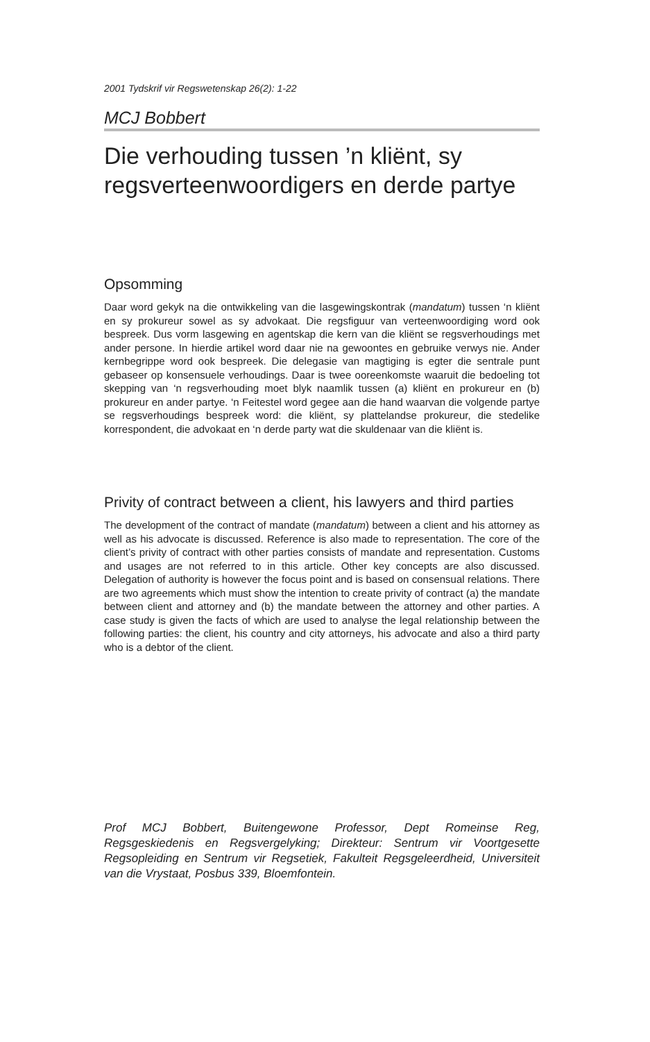2001 Tydskrif vir Regswetenskap 26(2): 1-22
MCJ Bobbert
Die verhouding tussen ’n kliënt, sy regsverteenwoordigers en derde partye
Opsomming
Daar word gekyk na die ontwikkeling van die lasgewingskontrak (mandatum) tussen ‘n kliënt en sy prokureur sowel as sy advokaat. Die regsfiguur van verteenwoordiging word ook bespreek. Dus vorm lasgewing en agentskap die kern van die kliënt se regsverhoudings met ander persone. In hierdie artikel word daar nie na gewoontes en gebruike verwys nie. Ander kernbegrippe word ook bespreek. Die delegasie van magtiging is egter die sentrale punt gebaseer op konsensuele verhoudings. Daar is twee ooreenkomste waaruit die bedoeling tot skepping van ‘n regsverhouding moet blyk naamlik tussen (a) kliënt en prokureur en (b) prokureur en ander partye. ‘n Feitestel word gegee aan die hand waarvan die volgende partye se regsverhoudings bespreek word: die kliënt, sy plattelandse prokureur, die stedelike korrespondent, die advokaat en ‘n derde party wat die skuldenaar van die kliënt is.
Privity of contract between a client, his lawyers and third parties
The development of the contract of mandate (mandatum) between a client and his attorney as well as his advocate is discussed. Reference is also made to representation. The core of the client’s privity of contract with other parties consists of mandate and representation. Customs and usages are not referred to in this article. Other key concepts are also discussed. Delegation of authority is however the focus point and is based on consensual relations. There are two agreements which must show the intention to create privity of contract (a) the mandate between client and attorney and (b) the mandate between the attorney and other parties. A case study is given the facts of which are used to analyse the legal relationship between the following parties: the client, his country and city attorneys, his advocate and also a third party who is a debtor of the client.
Prof MCJ Bobbert, Buitengewone Professor, Dept Romeinse Reg, Regsgeskiedenis en Regsvergelyking; Direkteur: Sentrum vir Voortgesette Regsopleiding en Sentrum vir Regsetiek, Fakulteit Regsgeleerdheid, Universiteit van die Vrystaat, Posbus 339, Bloemfontein.